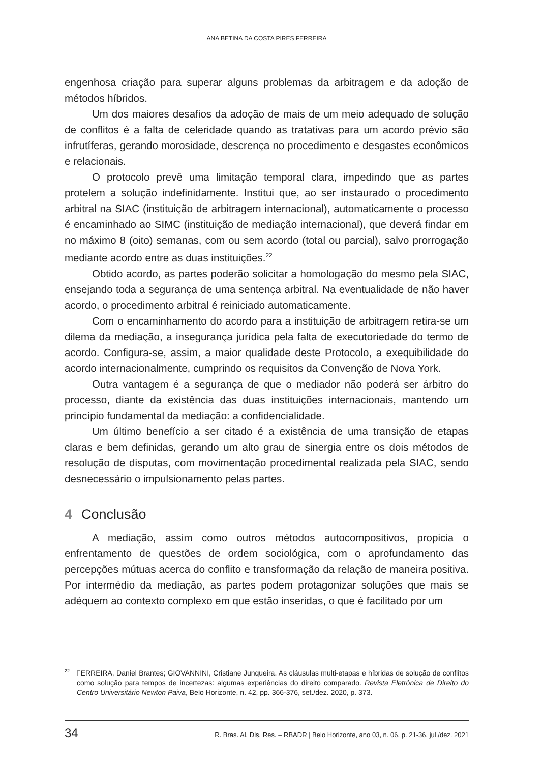ANA BETINA DA COSTA PIRES FERREIRA
engenhosa criação para superar alguns problemas da arbitragem e da adoção de métodos híbridos.
Um dos maiores desafios da adoção de mais de um meio adequado de solução de conflitos é a falta de celeridade quando as tratativas para um acordo prévio são infrutíferas, gerando morosidade, descrença no procedimento e desgastes econômicos e relacionais.
O protocolo prevê uma limitação temporal clara, impedindo que as partes protelem a solução indefinidamente. Institui que, ao ser instaurado o procedimento arbitral na SIAC (instituição de arbitragem internacional), automaticamente o processo é encaminhado ao SIMC (instituição de mediação internacional), que deverá findar em no máximo 8 (oito) semanas, com ou sem acordo (total ou parcial), salvo prorrogação mediante acordo entre as duas instituições.<sup>22</sup>
Obtido acordo, as partes poderão solicitar a homologação do mesmo pela SIAC, ensejando toda a segurança de uma sentença arbitral. Na eventualidade de não haver acordo, o procedimento arbitral é reiniciado automaticamente.
Com o encaminhamento do acordo para a instituição de arbitragem retira-se um dilema da mediação, a insegurança jurídica pela falta de executoriedade do termo de acordo. Configura-se, assim, a maior qualidade deste Protocolo, a exequibilidade do acordo internacionalmente, cumprindo os requisitos da Convenção de Nova York.
Outra vantagem é a segurança de que o mediador não poderá ser árbitro do processo, diante da existência das duas instituições internacionais, mantendo um princípio fundamental da mediação: a confidencialidade.
Um último benefício a ser citado é a existência de uma transição de etapas claras e bem definidas, gerando um alto grau de sinergia entre os dois métodos de resolução de disputas, com movimentação procedimental realizada pela SIAC, sendo desnecessário o impulsionamento pelas partes.
4 Conclusão
A mediação, assim como outros métodos autocompositivos, propicia o enfrentamento de questões de ordem sociológica, com o aprofundamento das percepções mútuas acerca do conflito e transformação da relação de maneira positiva. Por intermédio da mediação, as partes podem protagonizar soluções que mais se adéquem ao contexto complexo em que estão inseridas, o que é facilitado por um
<sup>22</sup> FERREIRA, Daniel Brantes; GIOVANNINI, Cristiane Junqueira. As cláusulas multi-etapas e híbridas de solução de conflitos como solução para tempos de incertezas: algumas experiências do direito comparado. Revista Eletrônica de Direito do Centro Universitário Newton Paiva, Belo Horizonte, n. 42, pp. 366-376, set./dez. 2020, p. 373.
34 R. Bras. Al. Dis. Res. – RBADR | Belo Horizonte, ano 03, n. 06, p. 21-36, jul./dez. 2021